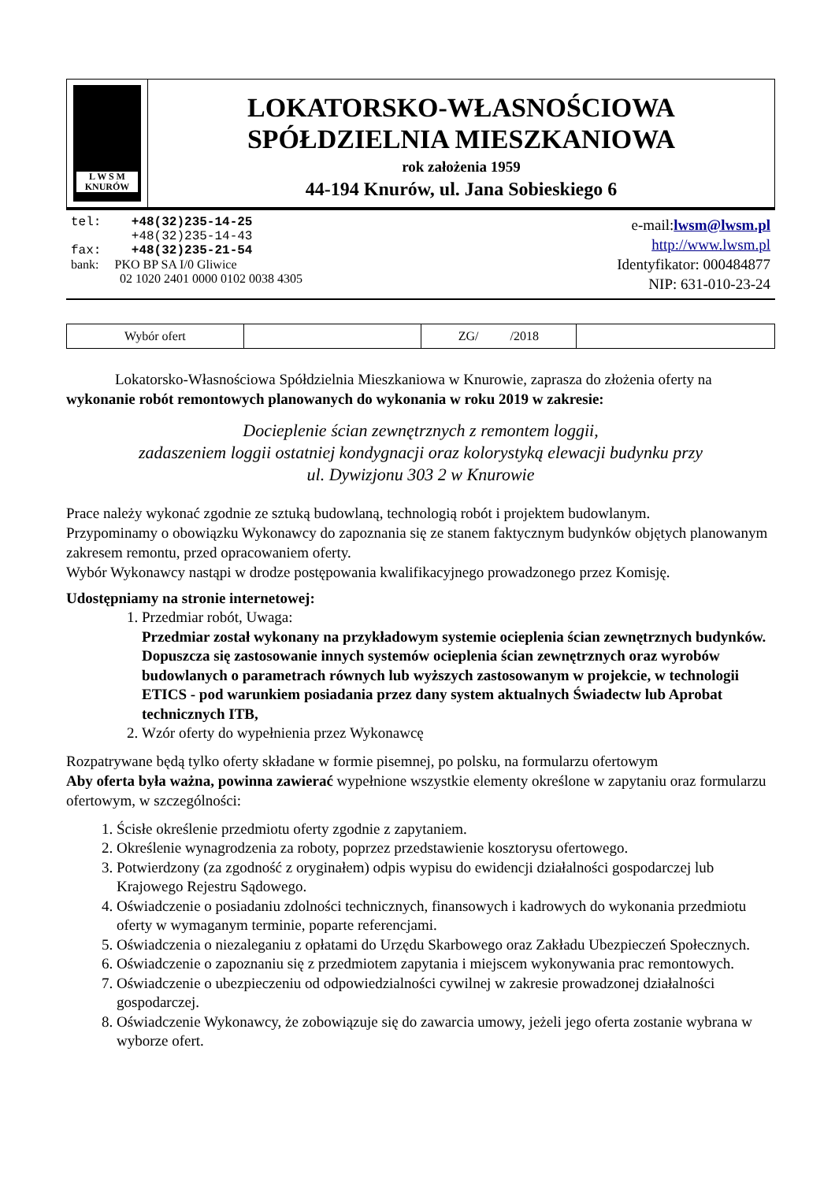L W S M
KNURÓW
LOKATORSKO-WŁASNOŚCIOWA
SPÓŁDZIELNIA MIESZKANIOWA
rok założenia 1959
44-194 Knurów, ul. Jana Sobieskiego 6
tel: +48(32)235-14-25
+48(32)235-14-43
fax: +48(32)235-21-54
bank: PKO BP SA I/0 Gliwice
02 1020 2401 0000 0102 0038 4305
e-mail:lwsm@lwsm.pl
http://www.lwsm.pl
Identyfikator: 000484877
NIP: 631-010-23-24
| Wybór ofert | | ZG/ /2018 | |
Lokatorsko-Własnościowa Spółdzielnia Mieszkaniowa w Knurowie, zaprasza do złożenia oferty na wykonanie robót remontowych planowanych do wykonania w roku 2019 w zakresie:
Docieplenie ścian zewnętrznych z remontem loggii,
zadaszeniem loggii ostatniej kondygnacji oraz kolorystyką elewacji budynku przy
ul. Dywizjonu 303 2 w Knurowie
Prace należy wykonać zgodnie ze sztuką budowlaną, technologią robót i projektem budowlanym.
Przypominamy o obowiązku Wykonawcy do zapoznania się ze stanem faktycznym budynków objętych planowanym zakresem remontu, przed opracowaniem oferty.
Wybór Wykonawcy nastąpi w drodze postępowania kwalifikacyjnego prowadzonego przez Komisję.
Udostępniamy na stronie internetowej:
1. Przedmiar robót, Uwaga:
Przedmiar został wykonany na przykładowym systemie ocieplenia ścian zewnętrznych budynków. Dopuszcza się zastosowanie innych systemów ocieplenia ścian zewnętrznych oraz wyrobów budowlanych o parametrach równych lub wyższych zastosowanym w projekcie, w technologii ETICS - pod warunkiem posiadania przez dany system aktualnych Świadectw lub Aprobat technicznych ITB,
2. Wzór oferty do wypełnienia przez Wykonawcę
Rozpatrywane będą tylko oferty składane w formie pisemnej, po polsku, na formularzu ofertowym
Aby oferta była ważna, powinna zawierać wypełnione wszystkie elementy określone w zapytaniu oraz formularzu ofertowym, w szczególności:
1. Ścisłe określenie przedmiotu oferty zgodnie z zapytaniem.
2. Określenie wynagrodzenia za roboty, poprzez przedstawienie kosztorysu ofertowego.
3. Potwierdzony (za zgodność z oryginałem) odpis wypisu do ewidencji działalności gospodarczej lub Krajowego Rejestru Sądowego.
4. Oświadczenie o posiadaniu zdolności technicznych, finansowych i kadrowych do wykonania przedmiotu oferty w wymaganym terminie, poparte referencjami.
5. Oświadczenia o niezaleganiu z opłatami do Urzędu Skarbowego oraz Zakładu Ubezpieczeń Społecznych.
6. Oświadczenie o zapoznaniu się z przedmiotem zapytania i miejscem wykonywania prac remontowych.
7. Oświadczenie o ubezpieczeniu od odpowiedzialności cywilnej w zakresie prowadzonej działalności gospodarczej.
8. Oświadczenie Wykonawcy, że zobowiązuje się do zawarcia umowy, jeżeli jego oferta zostanie wybrana w wyborze ofert.